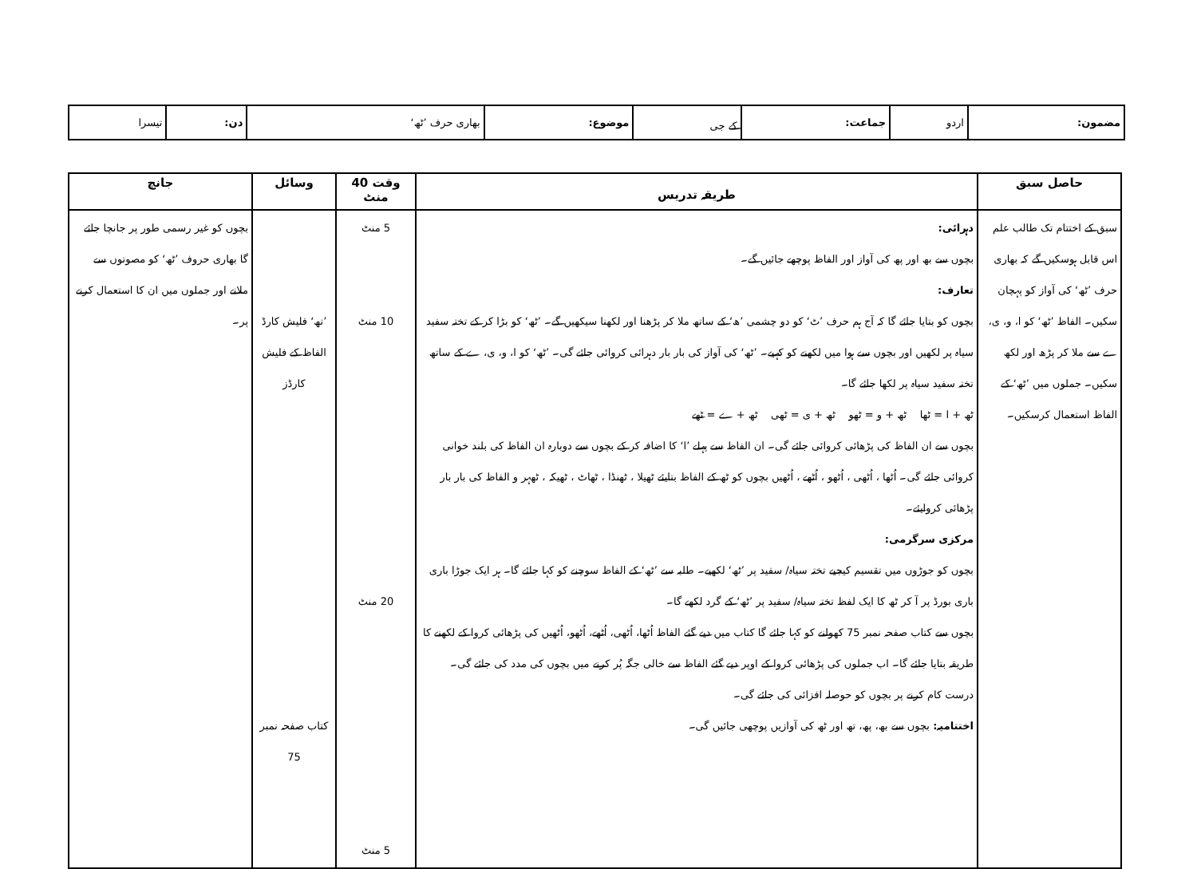| مضمون: | اردو | جماعت: | کے جی | موضوع: | بھاری حرف ’ٹھ‘ | دن: | تیسرا |
| حاصل سبق | طریقہ تدریس | وقت 40 منٹ | وسائل | جانچ |
| --- | --- | --- | --- | --- |
| سبق کے اختتام تک طالب علم اس قابل ہوسکیں گے کہ بھاری حرف ’ٹھ‘ کی آواز کو پہچان سکیں۔ الفاظ ’ٹھ‘ کو ا، و، ی، ے سے ملا کر پڑھ اور لکھ سکیں۔ جملوں میں ’ٹھ‘ کے الفاظ استعمال کرسکیں۔ | دہرائی: بچوں سے بھ اور پھ کی آواز اور الفاظ پوچھے جائیں گے۔ تعارف: بچوں کو بتایا جائے گا کہ آج ہم حرف ’ٹ‘ کو دو چشمی ’ھ‘ کے ساتھ ملا کر پڑھنا اور لکھنا سیکھیں گے۔ ’ٹھ‘ کو بڑا کر کے تختہ سفید سیاہ پر لکھیں اور بچوں سے ہوا میں لکھنے کو کہیے۔ ’ٹھ‘ کی آواز کی بار بار دہرائی کروائی جائے گی۔ ’ٹھ‘ کو ا، و، ی، ے کے ساتھ تختہ سفید سیاہ پر لکھا جائے گا۔ ٹھ + ا = ٹھا ٹھ + و = ٹھو ٹھ + ی = ٹھی ٹھ + ے = ٹھے بچوں سے ان الفاظ کی پڑھائی کروائی جائے گی۔ ان الفاظ سے پہلے ’ا‘ کا اضافہ کر کے بچوں سے دوبارہ ان الفاظ کی بلند خوانی کروائی جائے گی۔ اُٹھا ، اُٹھی ، اُٹھو ، اُٹھے ، اُٹھیں بچوں کو ٹھ کے الفاظ بتایئے ٹھیلا ، ٹھنڈا ، ٹھاٹ ، ٹھیکہ ، ٹھہر و الفاظ کی بار بار پڑھائی کروایئے۔ مرکزی سرگرمی: بچوں کو جوڑوں میں تقسیم کیجیے تختہ سیاہ/ سفید پر ’ٹھ‘ لکھیے۔ طلبہ سے ’ٹھ‘ کے الفاظ سوچنے کو کہا جائے گا۔ ہر ایک جوڑا باری باری بورڈ پر آ کر ٹھ کا ایک لفظ تختہ سیاہ/ سفید پر ’ٹھ‘ کے گرد لکھے گا۔ بچوں سے کتاب صفحہ نمبر 75 کھولنے کو کہا جائے گا کتاب میں دیے گئے الفاظ اُٹھا، اُٹھی، اُٹھے، اُٹھو، اُٹھیں کی پڑھائی کروا کے لکھنے کا طریقہ بتایا جائے گا۔ اب جملوں کی پڑھائی کروا کے اوپر دیے گئے الفاظ سے خالی جگہ پُر کرنے میں بچوں کی مدد کی جائے گی۔ درست کام کرنے پر بچوں کو حوصلہ افزائی کی جائے گی۔ اختتامیہ: بچوں سے بھ، پھ، تھ اور ٹھ کی آوازیں پوچھی جائیں گی۔ | 5 منٹ 10 منٹ 20 منٹ 5 منٹ | ’تھ‘ فلیش کارڈ الفاظ کے فلیش کارڈز کتاب صفحہ نمبر 75 | بچوں کو غیر رسمی طور پر جانچا جائے گا بھاری حروف ’ٹھ‘ کو مصوتوں سے ملانے اور جملوں میں ان کا استعمال کرنے پر۔ |